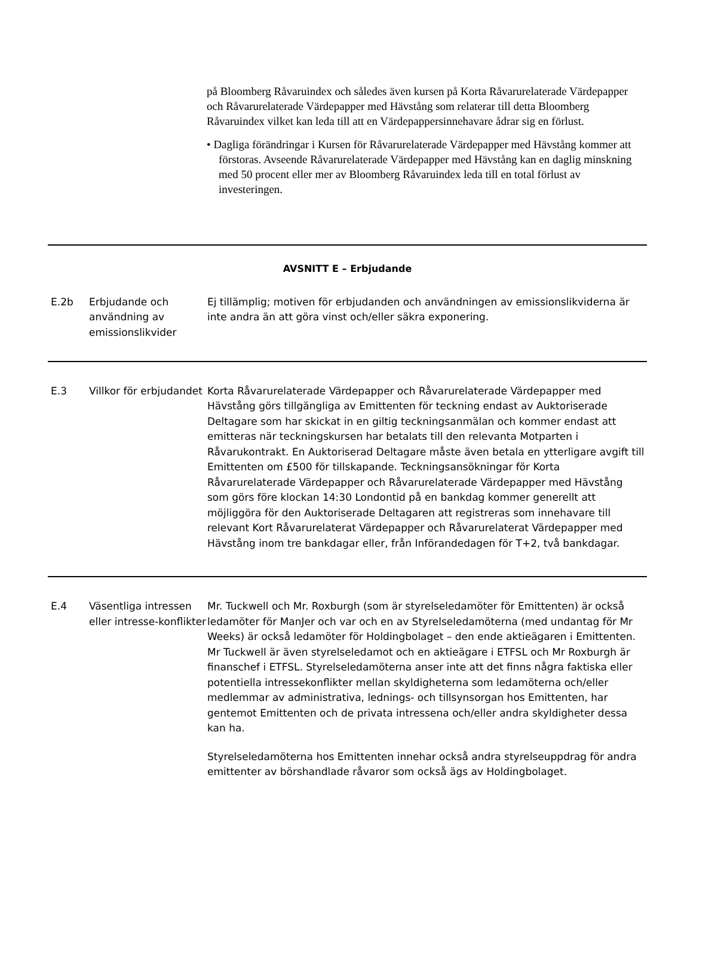på Bloomberg Råvaruindex och således även kursen på Korta Råvarurelaterade Värdepapper och Råvarurelaterade Värdepapper med Hävstång som relaterar till detta Bloomberg Råvaruindex vilket kan leda till att en Värdepappersinnehavare ådrar sig en förlust.
• Dagliga förändringar i Kursen för Råvarurelaterade Värdepapper med Hävstång kommer att förstoras. Avseende Råvarurelaterade Värdepapper med Hävstång kan en daglig minskning med 50 procent eller mer av Bloomberg Råvaruindex leda till en total förlust av investeringen.
| AVSNITT E – Erbjudande | | |
| E.2b | Erbjudande och användning av emissionslikvider | Ej tillämplig; motiven för erbjudanden och användningen av emissionslikviderna är inte andra än att göra vinst och/eller säkra exponering. |
| E.3 | Villkor för erbjudandet | Korta Råvarurelaterade Värdepapper och Råvarurelaterade Värdepapper med Hävstång görs tillgängliga av Emittenten för teckning endast av Auktoriserade Deltagare som har skickat in en giltig teckningsanmälan och kommer endast att emitteras när teckningskursen har betalats till den relevanta Motparten i Råvarukontrakt. En Auktoriserad Deltagare måste även betala en ytterligare avgift till Emittenten om £500 för tillskapande. Teckningsansökningar för Korta Råvarurelaterade Värdepapper och Råvarurelaterade Värdepapper med Hävstång som görs före klockan 14:30 Londontid på en bankdag kommer generellt att möjliggöra för den Auktoriserade Deltagaren att registreras som innehavare till relevant Kort Råvarurelaterat Värdepapper och Råvarurelaterat Värdepapper med Hävstång inom tre bankdagar eller, från Införandedagen för T+2, två bankdagar. |
| E.4 | Väsentliga intressen eller intresse-konflikter | Mr. Tuckwell och Mr. Roxburgh (som är styrelseledamöter för Emittenten) är också ledamöter för ManJer och var och en av Styrelseledamöterna (med undantag för Mr Weeks) är också ledamöter för Holdingbolaget – den ende aktieägaren i Emittenten. Mr Tuckwell är även styrelseledamot och en aktieägare i ETFSL och Mr Roxburgh är finanschef i ETFSL. Styrelseledamöterna anser inte att det finns några faktiska eller potentiella intressekonflikter mellan skyldigheterna som ledamöterna och/eller medlemmar av administrativa, lednings- och tillsynsorgan hos Emittenten, har gentemot Emittenten och de privata intressena och/eller andra skyldigheter dessa kan ha. Styrelseledamöterna hos Emittenten innehar också andra styrelseuppdrag för andra emittenter av börshandlade råvaror som också ägs av Holdingbolaget. |